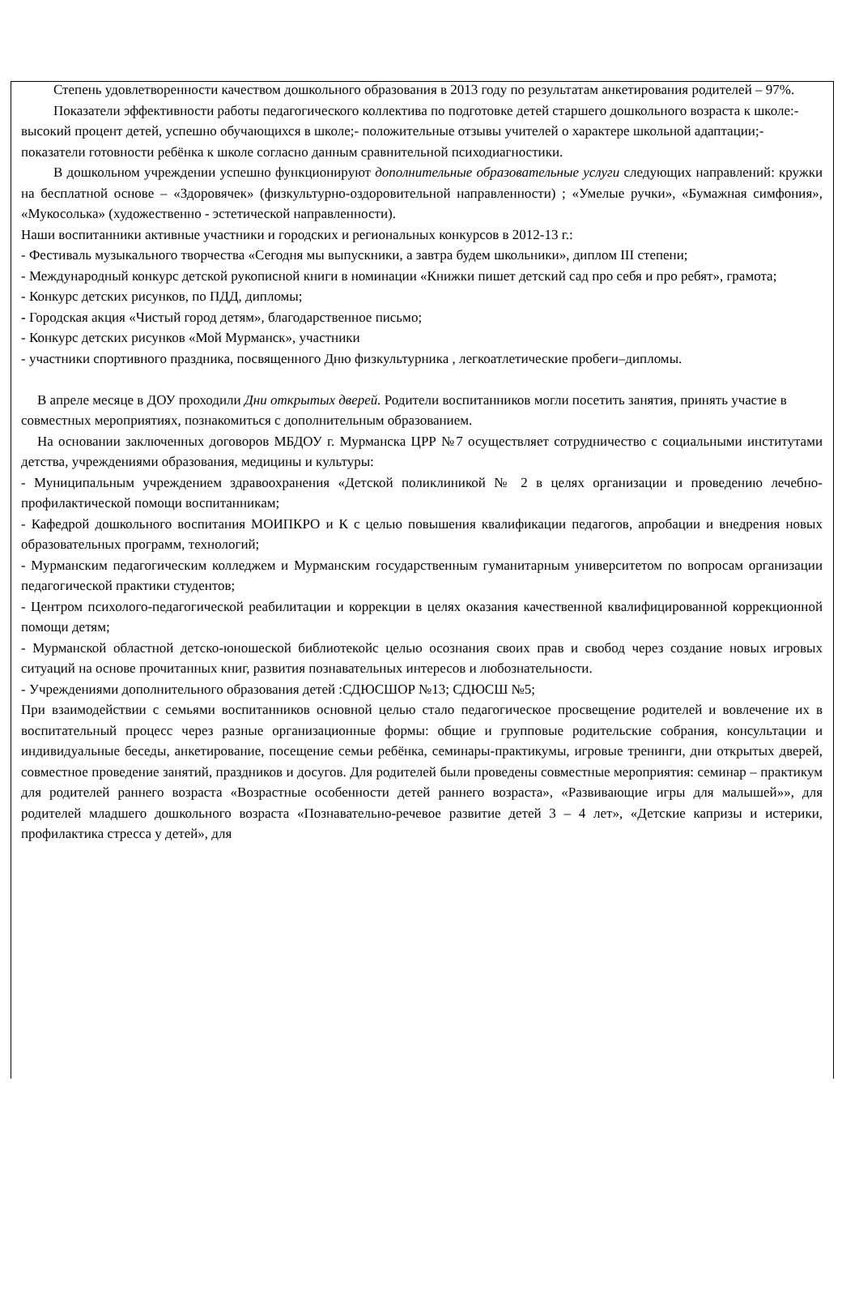Степень удовлетворенности качеством дошкольного образования в 2013 году по результатам анкетирования родителей – 97%.
Показатели эффективности работы педагогического коллектива по подготовке детей старшего дошкольного возраста к школе:-высокий процент детей, успешно обучающихся в школе;- положительные отзывы учителей о характере школьной адаптации;- показатели готовности ребёнка к школе согласно данным сравнительной психодиагностики.
В дошкольном учреждении успешно функционируют дополнительные образовательные услуги следующих направлений: кружки на бесплатной основе – «Здоровячек» (физкультурно-оздоровительной направленности) ; «Умелые ручки», «Бумажная симфония», «Мукосолька» (художественно - эстетической направленности).
Наши воспитанники активные участники и городских и региональных конкурсов в 2012-13 г.:
- Фестиваль музыкального творчества «Сегодня мы выпускники, а завтра будем школьники», диплом III степени;
- Международный конкурс детской рукописной книги в номинации «Книжки пишет детский сад про себя и про ребят», грамота;
- Конкурс детских рисунков, по ПДД, дипломы;
- Городская акция «Чистый город детям», благодарственное письмо;
- Конкурс детских рисунков «Мой Мурманск», участники
- участники спортивного праздника, посвященного Дню физкультурника , легкоатлетические пробеги–дипломы.
В апреле месяце в ДОУ проходили Дни открытых дверей. Родители воспитанников могли посетить занятия, принять участие в совместных мероприятиях, познакомиться с дополнительным образованием.
На основании заключенных договоров МБДОУ г. Мурманска ЦРР №7 осуществляет сотрудничество с социальными институтами детства, учреждениями образования, медицины и культуры:
- Муниципальным учреждением здравоохранения «Детской поликлиникой № 2 в целях организации и проведению лечебно-профилактической помощи воспитанникам;
- Кафедрой дошкольного воспитания МОИПКРО и К с целью повышения квалификации педагогов, апробации и внедрения новых образовательных программ, технологий;
- Мурманским педагогическим колледжем и Мурманским государственным гуманитарным университетом по вопросам организации педагогической практики студентов;
- Центром психолого-педагогической реабилитации и коррекции в целях оказания качественной квалифицированной коррекционной помощи детям;
- Мурманской областной детско-юношеской библиотекойс целью осознания своих прав и свобод через создание новых игровых ситуаций на основе прочитанных книг, развития познавательных интересов и любознательности.
- Учреждениями дополнительного образования детей :СДЮСШОР №13; СДЮСШ №5;
При взаимодействии с семьями воспитанников основной целью стало педагогическое просвещение родителей и вовлечение их в воспитательный процесс через разные организационные формы: общие и групповые родительские собрания, консультации и индивидуальные беседы, анкетирование, посещение семьи ребёнка, семинары-практикумы, игровые тренинги, дни открытых дверей, совместное проведение занятий, праздников и досугов. Для родителей были проведены совместные мероприятия: семинар – практикум для родителей раннего возраста «Возрастные особенности детей раннего возраста», «Развивающие игры для малышей»», для родителей младшего дошкольного возраста «Познавательно-речевое развитие детей 3 – 4 лет», «Детские капризы и истерики, профилактика стресса у детей», для